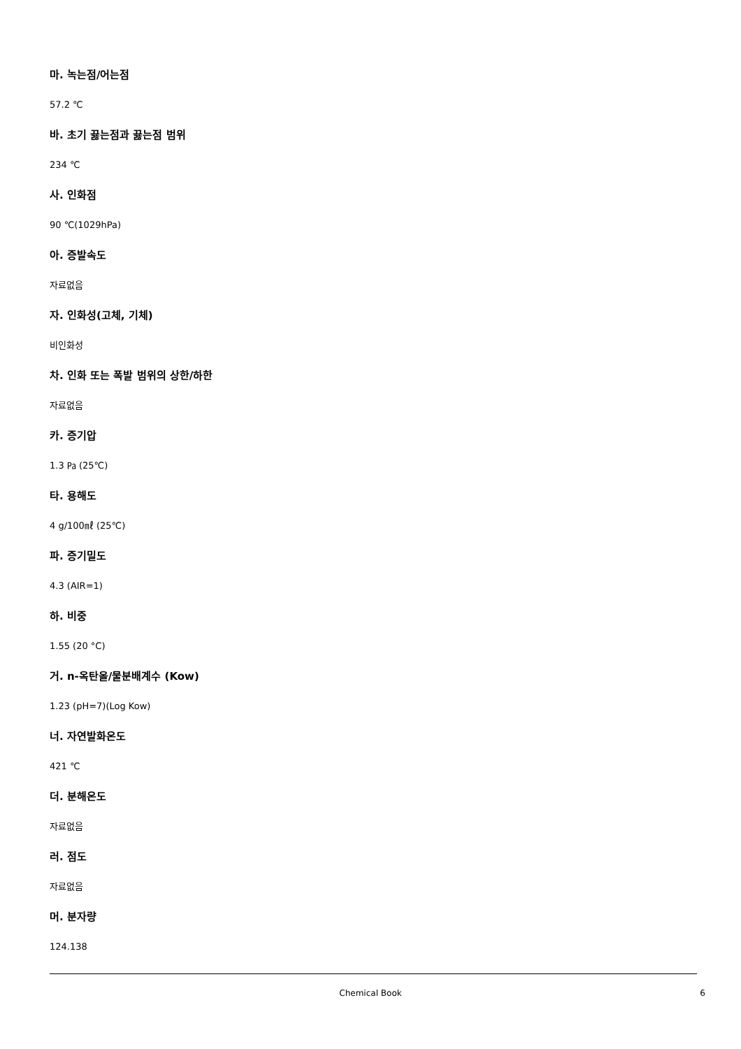마. 녹는점/어는점
57.2 ℃
바. 초기 끓는점과 끓는점 범위
234 ℃
사. 인화점
90 ℃(1029hPa)
아. 증발속도
자료없음
자. 인화성(고체, 기체)
비인화성
차. 인화 또는 폭발 범위의 상한/하한
자료없음
카. 증기압
1.3 ㎩ (25℃)
타. 용해도
4 g/100㎖ (25℃)
파. 증기밀도
4.3 (AIR=1)
하. 비중
1.55 (20 °C)
거. n-옥탄올/물분배계수 (Kow)
1.23 (pH=7)(Log Kow)
너. 자연발화온도
421 ℃
더. 분해온도
자료없음
러. 점도
자료없음
머. 분자량
124.138
Chemical Book 6